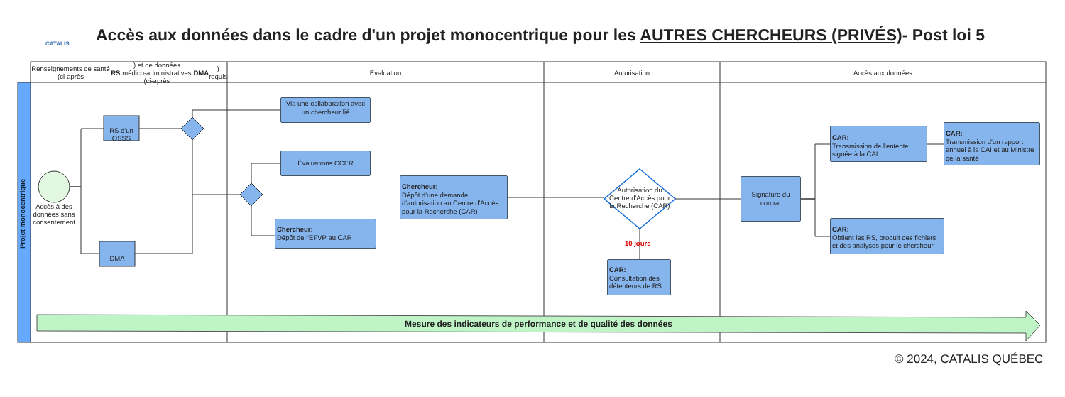CATALIS
Accès aux données dans le cadre d'un projet monocentrique pour les AUTRES CHERCHEURS (PRIVÉS)- Post loi 5
Renseignements de santé (ci-après RS) et de données
médico-administratives (ci-après DMA) requis
Évaluation Autorisation Accès aux données
Projet monocentrique
Accès à des données sans consentement
RS d'un OSSS
DMA
Via une collaboration avec un chercheur lié
Évaluations CCER
Chercheur:
Dépôt de l'EFVP au CAR
Chercheur:
Dépôt d'une demande d'autorisation au Centre d'Accès pour la Recherche (CAR)
Autorisation du Centre d'Accès pour la Recherche (CAR)
10 jours
CAR:
Consultation des détenteurs de RS
Signature du contrat
CAR:
Transmission de l'entente signée à la CAI
CAR:
Transmission d'un rapport annuel à la CAI et au Ministre de la santé
CAR:
Obtient les RS, produit des fichiers et des analyses pour le chercheur
Mesure des indicateurs de performance et de qualité des données
© 2024, CATALIS QUÉBEC